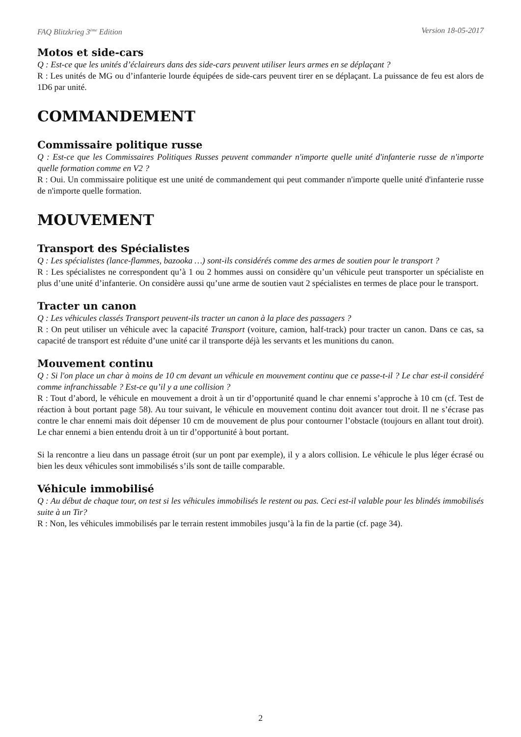FAQ Blitzkrieg 3<sup>ème</sup> Edition Version 18-05-2017
Motos et side-cars
Q : Est-ce que les unités d’éclaireurs dans des side-cars peuvent utiliser leurs armes en se déplaçant ?
R : Les unités de MG ou d’infanterie lourde équipées de side-cars peuvent tirer en se déplaçant. La puissance de feu est alors de 1D6 par unité.
COMMANDEMENT
Commissaire politique russe
Q : Est-ce que les Commissaires Politiques Russes peuvent commander n'importe quelle unité d'infanterie russe de n'importe quelle formation comme en V2 ?
R : Oui. Un commissaire politique est une unité de commandement qui peut commander n'importe quelle unité d'infanterie russe de n'importe quelle formation.
MOUVEMENT
Transport des Spécialistes
Q : Les spécialistes (lance-flammes, bazooka …) sont-ils considérés comme des armes de soutien pour le transport ?
R : Les spécialistes ne correspondent qu’à 1 ou 2 hommes aussi on considère qu’un véhicule peut transporter un spécialiste en plus d’une unité d’infanterie. On considère aussi qu’une arme de soutien vaut 2 spécialistes en termes de place pour le transport.
Tracter un canon
Q : Les véhicules classés Transport peuvent-ils tracter un canon à la place des passagers ?
R : On peut utiliser un véhicule avec la capacité Transport (voiture, camion, half-track) pour tracter un canon. Dans ce cas, sa capacité de transport est réduite d’une unité car il transporte déjà les servants et les munitions du canon.
Mouvement continu
Q : Si l'on place un char à moins de 10 cm devant un véhicule en mouvement continu que ce passe-t-il ? Le char est-il considéré comme infranchissable ? Est-ce qu’il y a une collision ?
R : Tout d’abord, le véhicule en mouvement a droit à un tir d’opportunité quand le char ennemi s’approche à 10 cm (cf. Test de réaction à bout portant page 58). Au tour suivant, le véhicule en mouvement continu doit avancer tout droit. Il ne s’écrase pas contre le char ennemi mais doit dépenser 10 cm de mouvement de plus pour contourner l’obstacle (toujours en allant tout droit). Le char ennemi a bien entendu droit à un tir d’opportunité à bout portant.
Si la rencontre a lieu dans un passage étroit (sur un pont par exemple), il y a alors collision. Le véhicule le plus léger écrasé ou bien les deux véhicules sont immobilisés s’ils sont de taille comparable.
Véhicule immobilisé
Q : Au début de chaque tour, on test si les véhicules immobilisés le restent ou pas. Ceci est-il valable pour les blindés immobilisés suite à un Tir?
R : Non, les véhicules immobilisés par le terrain restent immobiles jusqu’à la fin de la partie (cf. page 34).
2